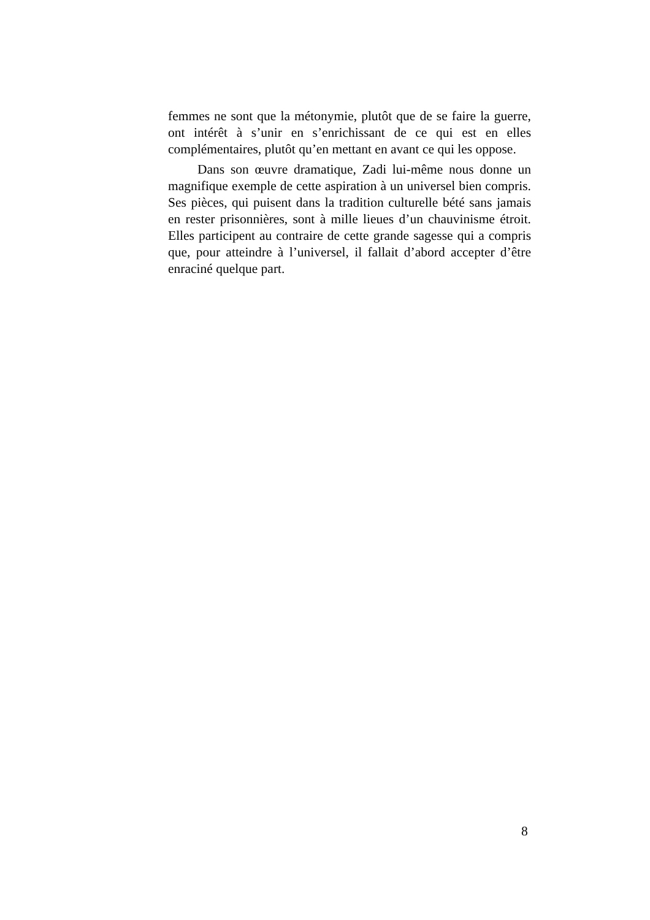femmes ne sont que la métonymie, plutôt que de se faire la guerre, ont intérêt à s’unir en s’enrichissant de ce qui est en elles complémentaires, plutôt qu’en mettant en avant ce qui les oppose.
Dans son œuvre dramatique, Zadi lui-même nous donne un magnifique exemple de cette aspiration à un universel bien compris. Ses pièces, qui puisent dans la tradition culturelle bété sans jamais en rester prisonnières, sont à mille lieues d’un chauvinisme étroit. Elles participent au contraire de cette grande sagesse qui a compris que, pour atteindre à l’universel, il fallait d’abord accepter d’être enraciné quelque part.
8